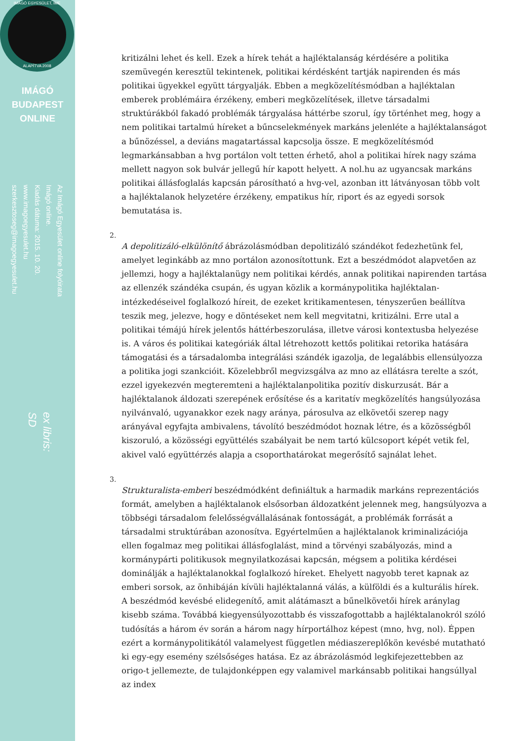IMÁGÓ EGYESÜLET, IME
ALAPÍTVA 2008
IMÁGÓ
BUDAPEST
ONLINE
Az Imágó Egyesület online folyóirata
Imágó online.
Kiadás dátuma: 2015. 10. 20.
www.imagoegyesulet.hu
szerkesztoseg@imagoegyesulet.hu
ex libris:
SD
kritizálni lehet és kell. Ezek a hírek tehát a hajléktalanság kérdésére a politika szemüvegén keresztül tekintenek, politikai kérdésként tartják napirenden és más politikai ügyekkel együtt tárgyalják. Ebben a megközelítésmódban a hajléktalan emberek problémáira érzékeny, emberi megközelítések, illetve társadalmi struktúrákból fakadó problémák tárgyalása háttérbe szorul, így történhet meg, hogy a nem politikai tartalmú híreket a bűncselekmények markáns jelenléte a hajléktalanságot a bűnözéssel, a deviáns magatartással kapcsolja össze. E megközelítésmód legmarkánsabban a hvg portálon volt tetten érhető, ahol a politikai hírek nagy száma mellett nagyon sok bulvár jellegű hír kapott helyett. A nol.hu az ugyancsak markáns politikai állásfoglalás kapcsán párosítható a hvg-vel, azonban itt látványosan több volt a hajléktalanok helyzetére érzékeny, empatikus hír, riport és az egyedi sorsok bemutatása is.
2.
A depolitizáló-elkülönítő ábrázolásmódban depolitizáló szándékot fedezhetünk fel, amelyet leginkább az mno portálon azonosítottunk. Ezt a beszédmódot alapvetően az jellemzi, hogy a hajléktalanügy nem politikai kérdés, annak politikai napirenden tartása az ellenzék szándéka csupán, és ugyan közlik a kormánypolitika hajléktalan-intézkedéseivel foglalkozó híreit, de ezeket kritikamentesen, tényszerűen beállítva teszik meg, jelezve, hogy e döntéseket nem kell megvitatni, kritizálni. Erre utal a politikai témájú hírek jelentős háttérbeszorulása, illetve városi kontextusba helyezése is. A város és politikai kategóriák által létrehozott kettős politikai retorika hatására támogatási és a társadalomba integrálási szándék igazolja, de legalábbis ellensúlyozza a politika jogi szankcióit. Közelebbről megvizsgálva az mno az ellátásra terelte a szót, ezzel igyekezvén megteremteni a hajléktalanpolitika pozitív diskurzusát. Bár a hajléktalanok áldozati szerepének erősítése és a karitatív megközelítés hangsúlyozása nyilvánvaló, ugyanakkor ezek nagy aránya, párosulva az elkövetői szerep nagy arányával egyfajta ambivalens, távolító beszédmódot hoznak létre, és a közösségből kiszoruló, a közösségi együttélés szabályait be nem tartó külcsoport képét vetik fel, akivel való együttérzés alapja a csoporthatárokat megerősítő sajnálat lehet.
3.
Strukturalista-emberi beszédmódként definiáltuk a harmadik markáns reprezentációs formát, amelyben a hajléktalanok elsősorban áldozatként jelennek meg, hangsúlyozva a többségi társadalom felelősségvállalásának fontosságát, a problémák forrását a társadalmi struktúrában azonosítva. Egyértelműen a hajléktalanok kriminalizációja ellen fogalmaz meg politikai állásfoglalást, mind a törvényi szabályozás, mind a kormánypárti politikusok megnyilatkozásai kapcsán, mégsem a politika kérdései dominálják a hajléktalanokkal foglalkozó híreket. Ehelyett nagyobb teret kapnak az emberi sorsok, az önhibáján kívüli hajléktalanná válás, a külföldi és a kulturális hírek. A beszédmód kevésbé elidegenítő, amit alátámaszt a bűnelkövetői hírek aránylag kisebb száma. Továbbá kiegyensúlyozottabb és visszafogottabb a hajléktalanokról szóló tudósítás a három év során a három nagy hírportálhoz képest (mno, hvg, nol). Éppen ezért a kormánypolitikától valamelyest független médiaszereplőkön kevésbé mutatható ki egy-egy esemény szélsőséges hatása. Ez az ábrázolásmód legkifejezettebben az origo-t jellemezte, de tulajdonképpen egy valamivel markánsabb politikai hangsúllyal az index